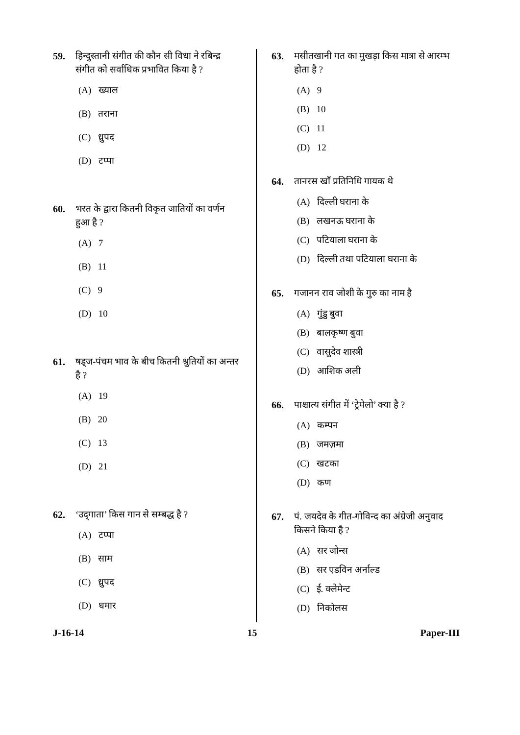59. हिन्दुस्तानी संगीत की कौन सी विधा ने रबिन्द्र संगीत को सर्वाधिक प्रभावित किया है ?
(A) ख्याल
(B) तराना
(C) ध्रुपद
(D) टप्पा
60. भरत के द्वारा कितनी विकृत जातियों का वर्णन हुआ है ?
(A) 7
(B) 11
(C) 9
(D) 10
61. षड्ज-पंचम भाव के बीच कितनी श्रुतियों का अन्तर है ?
(A) 19
(B) 20
(C) 13
(D) 21
62. ‘उद्‌गाता’ किस गान से सम्बद्ध है ?
(A) टप्पा
(B) साम
(C) ध्रुपद
(D) धमार
63. मसीतखानी गत का मुखड़ा किस मात्रा से आरम्भ होता है ?
(A) 9
(B) 10
(C) 11
(D) 12
64. तानरस खाँ प्रतिनिधि गायक थे
(A) दिल्ली घराना के
(B) लखनऊ घराना के
(C) पटियाला घराना के
(D) दिल्ली तथा पटियाला घराना के
65. गजानन राव जोशी के गुरु का नाम है
(A) गुंडु बुवा
(B) बालकृष्ण बुवा
(C) वासुदेव शास्त्री
(D) आशिक अली
66. पाश्चात्य संगीत में ‘ट्रेमेलो’ क्या है ?
(A) कम्पन
(B) जमज़मा
(C) खटका
(D) कण
67. पं. जयदेव के गीत-गोविन्द का अंग्रेजी अनुवाद किसने किया है ?
(A) सर जोन्स
(B) सर एडविन अर्नाल्ड
(C) ई. क्लेमेन्ट
(D) निकोलस
J-16-14 15 Paper-III